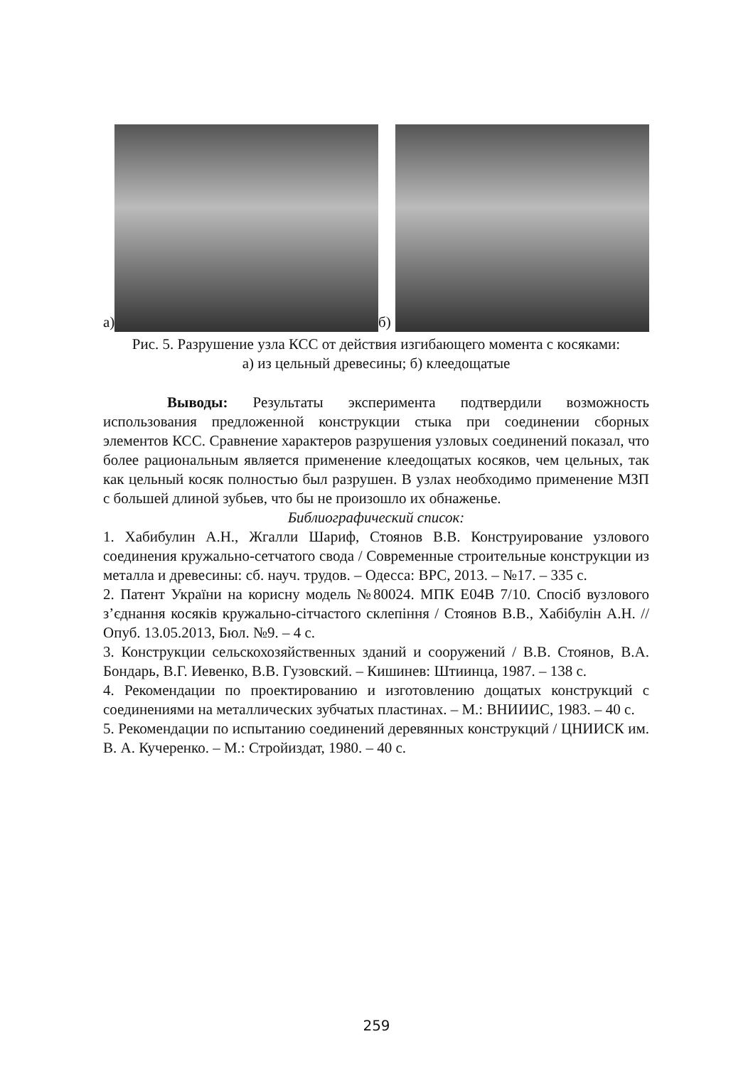а)
б)
Рис. 5. Разрушение узла КСС от действия изгибающего момента с косяками: а) из цельный древесины; б) клеедощатые
Выводы: Результаты эксперимента подтвердили возможность использования предложенной конструкции стыка при соединении сборных элементов КСС. Сравнение характеров разрушения узловых соединений показал, что более рациональным является применение клеедощатых косяков, чем цельных, так как цельный косяк полностью был разрушен. В узлах необходимо применение МЗП с большей длиной зубьев, что бы не произошло их обнаженье.
Библиографический список:
1. Хабибулин А.Н., Жгалли Шариф, Стоянов В.В. Конструирование узлового соединения кружально-сетчатого свода / Современные строительные конструкции из металла и древесины: сб. науч. трудов. – Одесса: ВРС, 2013. – №17. – 335 с.
2. Патент України на корисну модель №80024. МПК E04B 7/10. Спосіб вузлового з’єднання косяків кружально-сітчастого склепіння / Стоянов В.В., Хабібулін А.Н. // Опуб. 13.05.2013, Бюл. №9. – 4 с.
3. Конструкции сельскохозяйственных зданий и сооружений / В.В. Стоянов, В.А. Бондарь, В.Г. Иевенко, В.В. Гузовский. – Кишинев: Штиинца, 1987. – 138 с.
4. Рекомендации по проектированию и изготовлению дощатых конструкций с соединениями на металлических зубчатых пластинах. – М.: ВНИИИС, 1983. – 40 с.
5. Рекомендации по испытанию соединений деревянных конструкций / ЦНИИСК им. В. А. Кучеренко. – М.: Стройиздат, 1980. – 40 с.
259